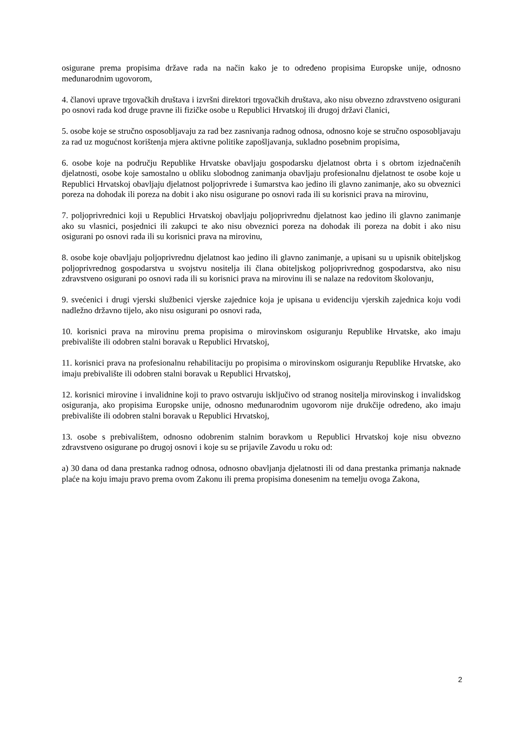osigurane prema propisima države rada na način kako je to određeno propisima Europske unije, odnosno međunarodnim ugovorom,
4. članovi uprave trgovačkih društava i izvršni direktori trgovačkih društava, ako nisu obvezno zdravstveno osigurani po osnovi rada kod druge pravne ili fizičke osobe u Republici Hrvatskoj ili drugoj državi članici,
5. osobe koje se stručno osposobljavaju za rad bez zasnivanja radnog odnosa, odnosno koje se stručno osposobljavaju za rad uz mogućnost korištenja mjera aktivne politike zapošljavanja, sukladno posebnim propisima,
6. osobe koje na području Republike Hrvatske obavljaju gospodarsku djelatnost obrta i s obrtom izjednačenih djelatnosti, osobe koje samostalno u obliku slobodnog zanimanja obavljaju profesionalnu djelatnost te osobe koje u Republici Hrvatskoj obavljaju djelatnost poljoprivrede i šumarstva kao jedino ili glavno zanimanje, ako su obveznici poreza na dohodak ili poreza na dobit i ako nisu osigurane po osnovi rada ili su korisnici prava na mirovinu,
7. poljoprivrednici koji u Republici Hrvatskoj obavljaju poljoprivrednu djelatnost kao jedino ili glavno zanimanje ako su vlasnici, posjednici ili zakupci te ako nisu obveznici poreza na dohodak ili poreza na dobit i ako nisu osigurani po osnovi rada ili su korisnici prava na mirovinu,
8. osobe koje obavljaju poljoprivrednu djelatnost kao jedino ili glavno zanimanje, a upisani su u upisnik obiteljskog poljoprivrednog gospodarstva u svojstvu nositelja ili člana obiteljskog poljoprivrednog gospodarstva, ako nisu zdravstveno osigurani po osnovi rada ili su korisnici prava na mirovinu ili se nalaze na redovitom školovanju,
9. svećenici i drugi vjerski službenici vjerske zajednice koja je upisana u evidenciju vjerskih zajednica koju vodi nadležno državno tijelo, ako nisu osigurani po osnovi rada,
10. korisnici prava na mirovinu prema propisima o mirovinskom osiguranju Republike Hrvatske, ako imaju prebivalište ili odobren stalni boravak u Republici Hrvatskoj,
11. korisnici prava na profesionalnu rehabilitaciju po propisima o mirovinskom osiguranju Republike Hrvatske, ako imaju prebivalište ili odobren stalni boravak u Republici Hrvatskoj,
12. korisnici mirovine i invalidnine koji to pravo ostvaruju isključivo od stranog nositelja mirovinskog i invalidskog osiguranja, ako propisima Europske unije, odnosno međunarodnim ugovorom nije drukčije određeno, ako imaju prebivalište ili odobren stalni boravak u Republici Hrvatskoj,
13. osobe s prebivalištem, odnosno odobrenim stalnim boravkom u Republici Hrvatskoj koje nisu obvezno zdravstveno osigurane po drugoj osnovi i koje su se prijavile Zavodu u roku od:
a) 30 dana od dana prestanka radnog odnosa, odnosno obavljanja djelatnosti ili od dana prestanka primanja naknade plaće na koju imaju pravo prema ovom Zakonu ili prema propisima donesenim na temelju ovoga Zakona,
2